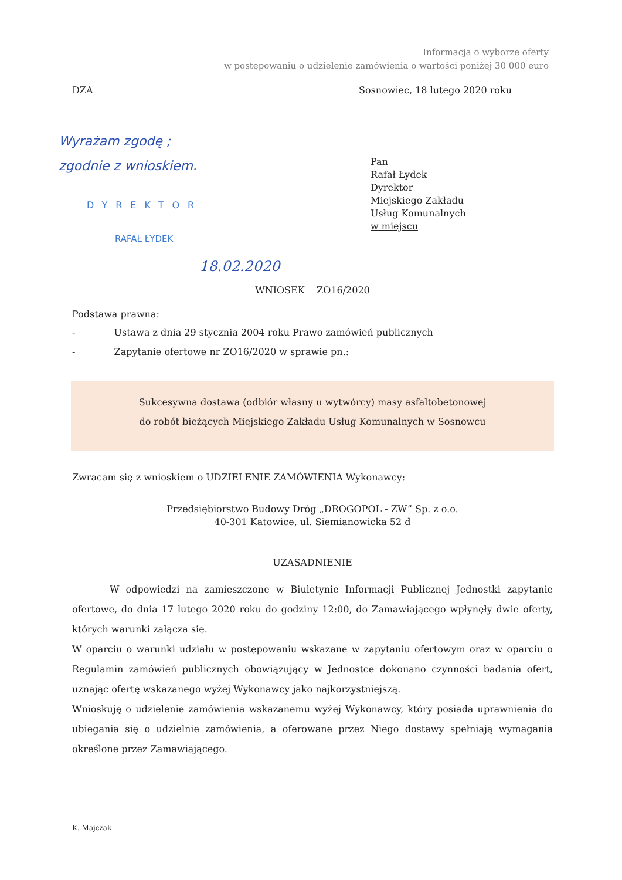Informacja o wyborze oferty
w postępowaniu o udzielenie zamówienia o wartości poniżej 30 000 euro
DZA Sosnowiec, 18 lutego 2020 roku
Wyrażam zgodę ;
zgodnie z wnioskiem.
DYREKTOR
RAFAŁ ŁYDEK
18.02.2020
Pan
Rafał Łydek
Dyrektor
Miejskiego Zakładu
Usług Komunalnych
w miejscu
WNIOSEK ZO16/2020
Podstawa prawna:
- Ustawa z dnia 29 stycznia 2004 roku Prawo zamówień publicznych
- Zapytanie ofertowe nr ZO16/2020 w sprawie pn.:
Sukcesywna dostawa (odbiór własny u wytwórcy) masy asfaltobetonowej
do robót bieżących Miejskiego Zakładu Usług Komunalnych w Sosnowcu
Zwracam się z wnioskiem o UDZIELENIE ZAMÓWIENIA Wykonawcy:
Przedsiębiorstwo Budowy Dróg „DROGOPOL - ZW” Sp. z o.o.
40-301 Katowice, ul. Siemianowicka 52 d
UZASADNIENIE
W odpowiedzi na zamieszczone w Biuletynie Informacji Publicznej Jednostki zapytanie ofertowe, do dnia 17 lutego 2020 roku do godziny 12:00, do Zamawiającego wpłynęły dwie oferty, których warunki załącza się.
W oparciu o warunki udziału w postępowaniu wskazane w zapytaniu ofertowym oraz w oparciu o Regulamin zamówień publicznych obowiązujący w Jednostce dokonano czynności badania ofert, uznając ofertę wskazanego wyżej Wykonawcy jako najkorzystniejszą.
Wnioskuję o udzielenie zamówienia wskazanemu wyżej Wykonawcy, który posiada uprawnienia do ubiegania się o udzielnie zamówienia, a oferowane przez Niego dostawy spełniają wymagania określone przez Zamawiającego.
K. Majczak